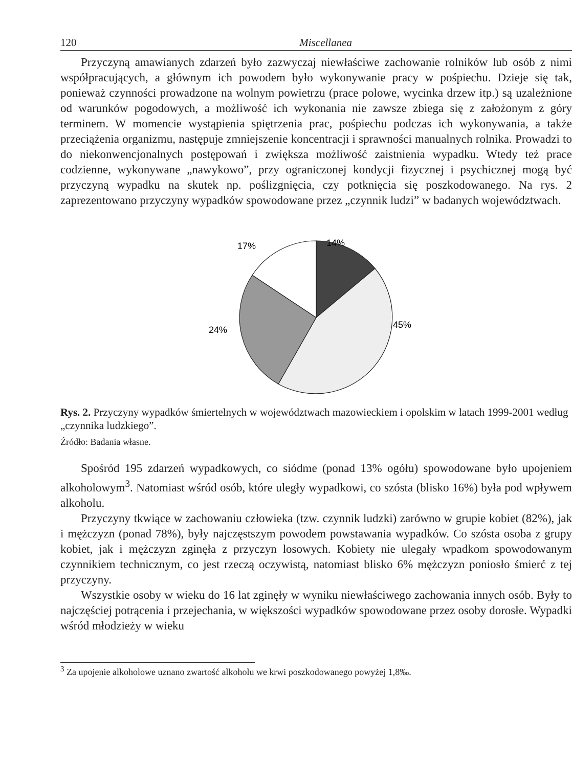120 Miscellanea
Przyczyną amawianych zdarzeń było zazwyczaj niewłaściwe zachowanie rolników lub osób z nimi współpracujących, a głównym ich powodem było wykonywanie pracy w pośpiechu. Dzieje się tak, ponieważ czynności prowadzone na wolnym powietrzu (prace polowe, wycinka drzew itp.) są uzależnione od warunków pogodowych, a możliwość ich wykonania nie zawsze zbiega się z założonym z góry terminem. W momencie wystąpienia spiętrzenia prac, pośpiechu podczas ich wykonywania, a także przeciążenia organizmu, następuje zmniejszenie koncentracji i sprawności manualnych rolnika. Prowadzi to do niekonwencjonalnych postępowań i zwiększa możliwość zaistnienia wypadku. Wtedy też prace codzienne, wykonywane „nawykowo”, przy ograniczonej kondycji fizycznej i psychicznej mogą być przyczyną wypadku na skutek np. poślizgnięcia, czy potknięcia się poszkodowanego. Na rys. 2 zaprezentowano przyczyny wypadków spowodowane przez „czynnik ludzi” w badanych województwach.
17%
14%
45%
24%
Rys. 2. Przyczyny wypadków śmiertelnych w województwach mazowieckiem i opolskim w latach 1999-2001 według „czynnika ludzkiego”.
Źródło: Badania własne.
Spośród 195 zdarzeń wypadkowych, co siódme (ponad 13% ogółu) spowodowane było upojeniem alkoholowym<sup>3</sup>. Natomiast wśród osób, które uległy wypadkowi, co szósta (blisko 16%) była pod wpływem alkoholu.
Przyczyny tkwiące w zachowaniu człowieka (tzw. czynnik ludzki) zarówno w grupie kobiet (82%), jak i mężczyzn (ponad 78%), były najczęstszym powodem powstawania wypadków. Co szósta osoba z grupy kobiet, jak i mężczyzn zginęła z przyczyn losowych. Kobiety nie ulegały wpadkom spowodowanym czynnikiem technicznym, co jest rzeczą oczywistą, natomiast blisko 6% mężczyzn poniosło śmierć z tej przyczyny.
Wszystkie osoby w wieku do 16 lat zginęły w wyniku niewłaściwego zachowania innych osób. Były to najczęściej potrącenia i przejechania, w większości wypadków spowodowane przez osoby dorosłe. Wypadki wśród młodzieży w wieku
<sup>3</sup> Za upojenie alkoholowe uznano zwartość alkoholu we krwi poszkodowanego powyżej 1,8‰.